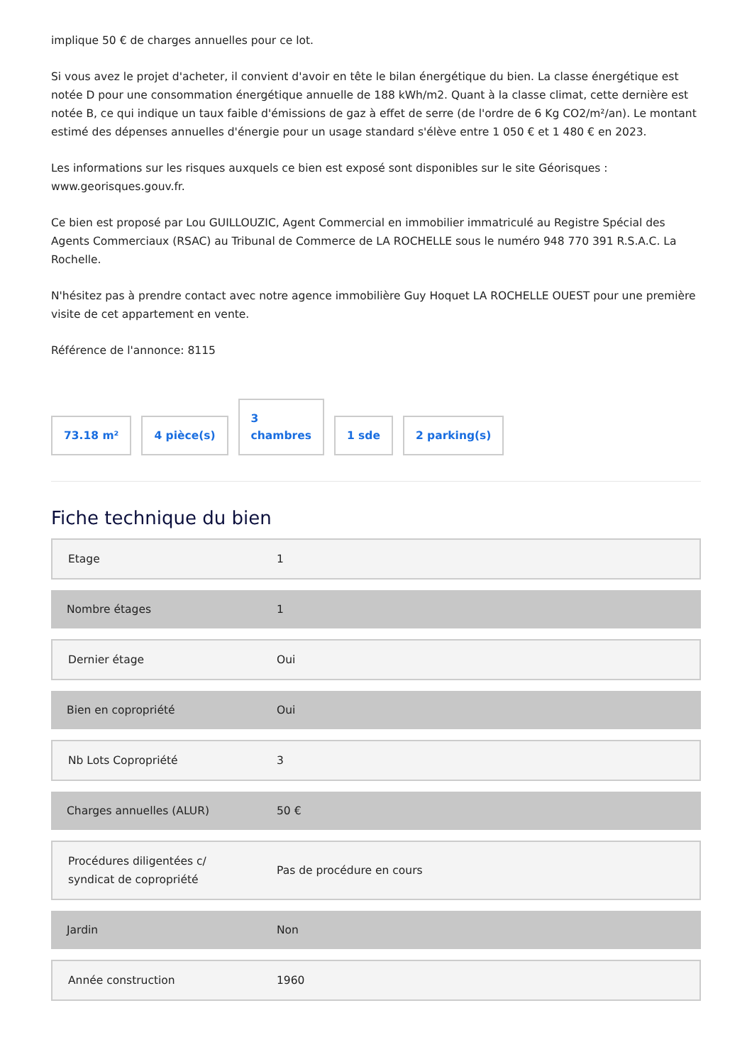implique 50 € de charges annuelles pour ce lot.
Si vous avez le projet d'acheter, il convient d'avoir en tête le bilan énergétique du bien. La classe énergétique est notée D pour une consommation énergétique annuelle de 188 kWh/m2. Quant à la classe climat, cette dernière est notée B, ce qui indique un taux faible d'émissions de gaz à effet de serre (de l'ordre de 6 Kg CO2/m²/an). Le montant estimé des dépenses annuelles d'énergie pour un usage standard s'élève entre 1 050 € et 1 480 € en 2023.
Les informations sur les risques auxquels ce bien est exposé sont disponibles sur le site Géorisques : www.georisques.gouv.fr.
Ce bien est proposé par Lou GUILLOUZIC, Agent Commercial en immobilier immatriculé au Registre Spécial des Agents Commerciaux (RSAC) au Tribunal de Commerce de LA ROCHELLE sous le numéro 948 770 391 R.S.A.C. La Rochelle.
N'hésitez pas à prendre contact avec notre agence immobilière Guy Hoquet LA ROCHELLE OUEST pour une première visite de cet appartement en vente.
Référence de l'annonce: 8115
73.18 m²
4 pièce(s)
3
chambres
1 sde
2 parking(s)
Fiche technique du bien
| Etage | 1 |
| Nombre étages | 1 |
| Dernier étage | Oui |
| Bien en copropriété | Oui |
| Nb Lots Copropriété | 3 |
| Charges annuelles (ALUR) | 50 € |
| Procédures diligentées c/ syndicat de copropriété | Pas de procédure en cours |
| Jardin | Non |
| Année construction | 1960 |